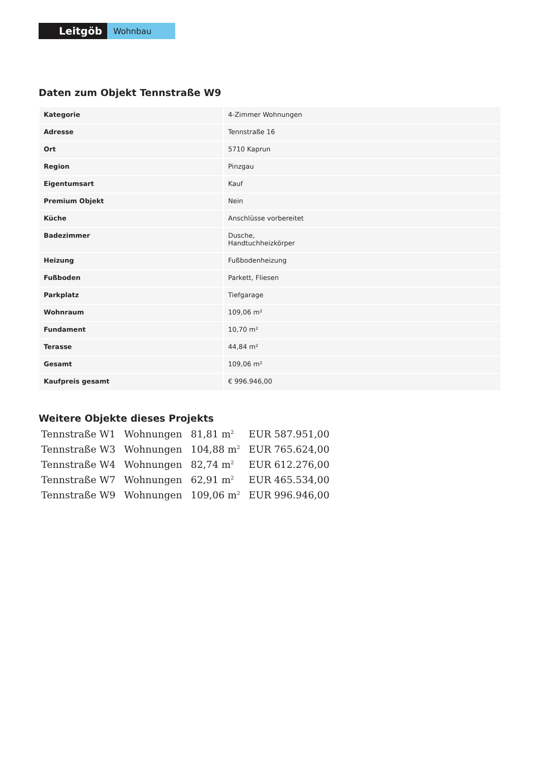Leitgöb
Wohnbau
Daten zum Objekt Tennstraße W9
| Kategorie | 4-Zimmer Wohnungen |
| Adresse | Tennstraße 16 |
| Ort | 5710 Kaprun |
| Region | Pinzgau |
| Eigentumsart | Kauf |
| Premium Objekt | Nein |
| Küche | Anschlüsse vorbereitet |
| Badezimmer | Dusche, Handtuchheizkörper |
| Heizung | Fußbodenheizung |
| Fußboden | Parkett, Fliesen |
| Parkplatz | Tiefgarage |
| Wohnraum | 109,06 m² |
| Fundament | 10,70 m² |
| Terasse | 44,84 m² |
| Gesamt | 109,06 m² |
| Kaufpreis gesamt | € 996.946,00 |
Weitere Objekte dieses Projekts
| Tennstraße W1 | Wohnungen | 81,81 m<sup>2</sup> | EUR 587.951,00 |
| Tennstraße W3 | Wohnungen | 104,88 m<sup>2</sup> | EUR 765.624,00 |
| Tennstraße W4 | Wohnungen | 82,74 m<sup>2</sup> | EUR 612.276,00 |
| Tennstraße W7 | Wohnungen | 62,91 m<sup>2</sup> | EUR 465.534,00 |
| Tennstraße W9 | Wohnungen | 109,06 m<sup>2</sup> | EUR 996.946,00 |